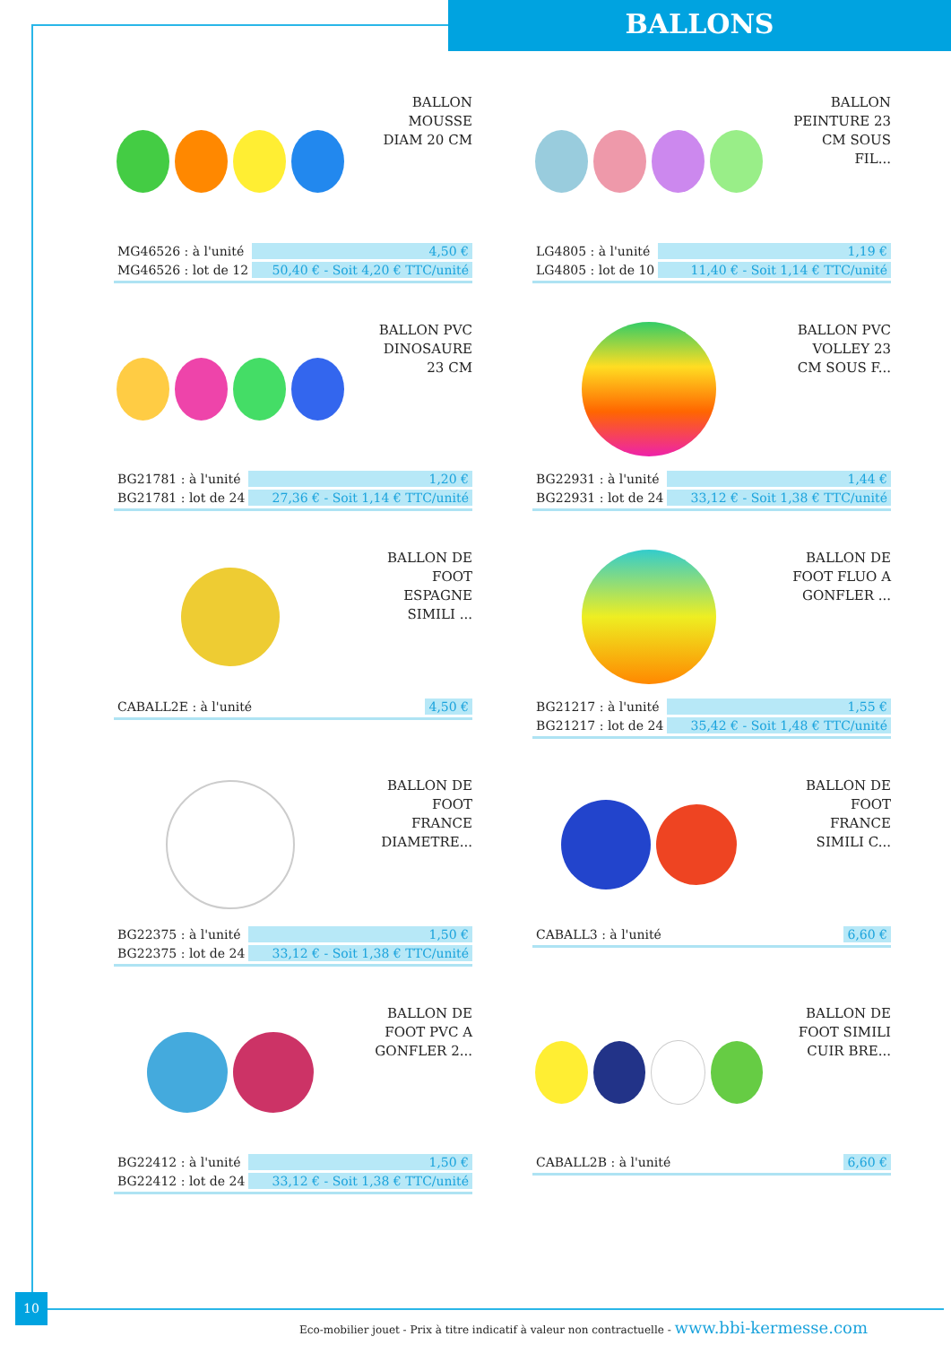BALLONS
BALLON
MOUSSE
DIAM 20 CM
| MG46526 : à l'unité | 4,50 € |
| MG46526 : lot de 12 | 50,40 € - Soit 4,20 € TTC/unité |
BALLON
PEINTURE 23
CM SOUS
FIL...
| LG4805 : à l'unité | 1,19 € |
| LG4805 : lot de 10 | 11,40 € - Soit 1,14 € TTC/unité |
BALLON PVC
DINOSAURE
23 CM
| BG21781 : à l'unité | 1,20 € |
| BG21781 : lot de 24 | 27,36 € - Soit 1,14 € TTC/unité |
BALLON PVC
VOLLEY 23
CM SOUS F...
| BG22931 : à l'unité | 1,44 € |
| BG22931 : lot de 24 | 33,12 € - Soit 1,38 € TTC/unité |
BALLON DE
FOOT
ESPAGNE
SIMILI ...
| CABALL2E : à l'unité | | 4,50 € |
BALLON DE
FOOT FLUO A
GONFLER ...
| BG21217 : à l'unité | 1,55 € |
| BG21217 : lot de 24 | 35,42 € - Soit 1,48 € TTC/unité |
BALLON DE
FOOT
FRANCE
DIAMETRE...
| BG22375 : à l'unité | 1,50 € |
| BG22375 : lot de 24 | 33,12 € - Soit 1,38 € TTC/unité |
BALLON DE
FOOT
FRANCE
SIMILI C...
| CABALL3 : à l'unité | | 6,60 € |
BALLON DE
FOOT PVC A
GONFLER 2...
| BG22412 : à l'unité | 1,50 € |
| BG22412 : lot de 24 | 33,12 € - Soit 1,38 € TTC/unité |
BALLON DE
FOOT SIMILI
CUIR BRE...
| CABALL2B : à l'unité | | 6,60 € |
10
Eco-mobilier jouet - Prix à titre indicatif à valeur non contractuelle - www.bbi-kermesse.com